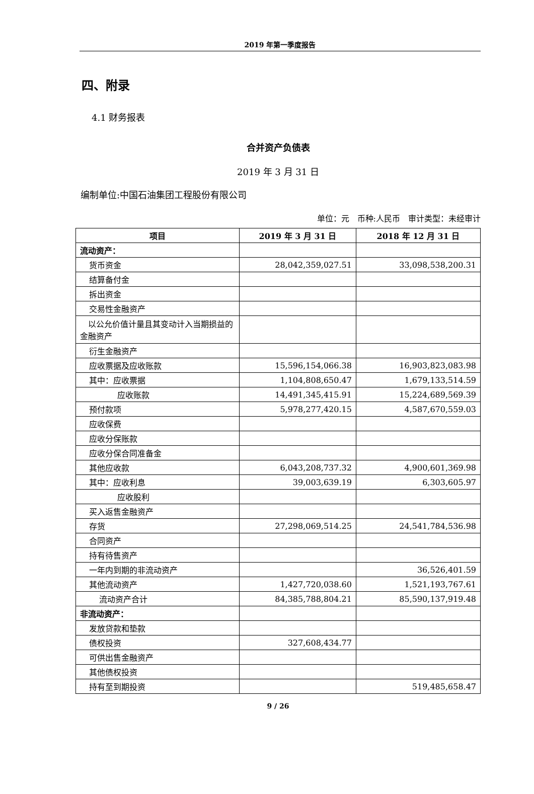2019 年第一季度报告
四、附录
4.1 财务报表
合并资产负债表
2019 年 3 月 31 日
编制单位:中国石油集团工程股份有限公司
单位：元　币种:人民币　审计类型：未经审计
| 项目 | 2019 年 3 月 31 日 | 2018 年 12 月 31 日 |
| --- | --- | --- |
| 流动资产： | | |
| 货币资金 | 28,042,359,027.51 | 33,098,538,200.31 |
| 结算备付金 | | |
| 拆出资金 | | |
| 交易性金融资产 | | |
| 以公允价值计量且其变动计入当期损益的金融资产 | | |
| 衍生金融资产 | | |
| 应收票据及应收账款 | 15,596,154,066.38 | 16,903,823,083.98 |
| 其中：应收票据 | 1,104,808,650.47 | 1,679,133,514.59 |
| 应收账款 | 14,491,345,415.91 | 15,224,689,569.39 |
| 预付款项 | 5,978,277,420.15 | 4,587,670,559.03 |
| 应收保费 | | |
| 应收分保账款 | | |
| 应收分保合同准备金 | | |
| 其他应收款 | 6,043,208,737.32 | 4,900,601,369.98 |
| 其中：应收利息 | 39,003,639.19 | 6,303,605.97 |
| 应收股利 | | |
| 买入返售金融资产 | | |
| 存货 | 27,298,069,514.25 | 24,541,784,536.98 |
| 合同资产 | | |
| 持有待售资产 | | |
| 一年内到期的非流动资产 | | 36,526,401.59 |
| 其他流动资产 | 1,427,720,038.60 | 1,521,193,767.61 |
| 流动资产合计 | 84,385,788,804.21 | 85,590,137,919.48 |
| 非流动资产： | | |
| 发放贷款和垫款 | | |
| 债权投资 | 327,608,434.77 | |
| 可供出售金融资产 | | |
| 其他债权投资 | | |
| 持有至到期投资 | | 519,485,658.47 |
9 / 26